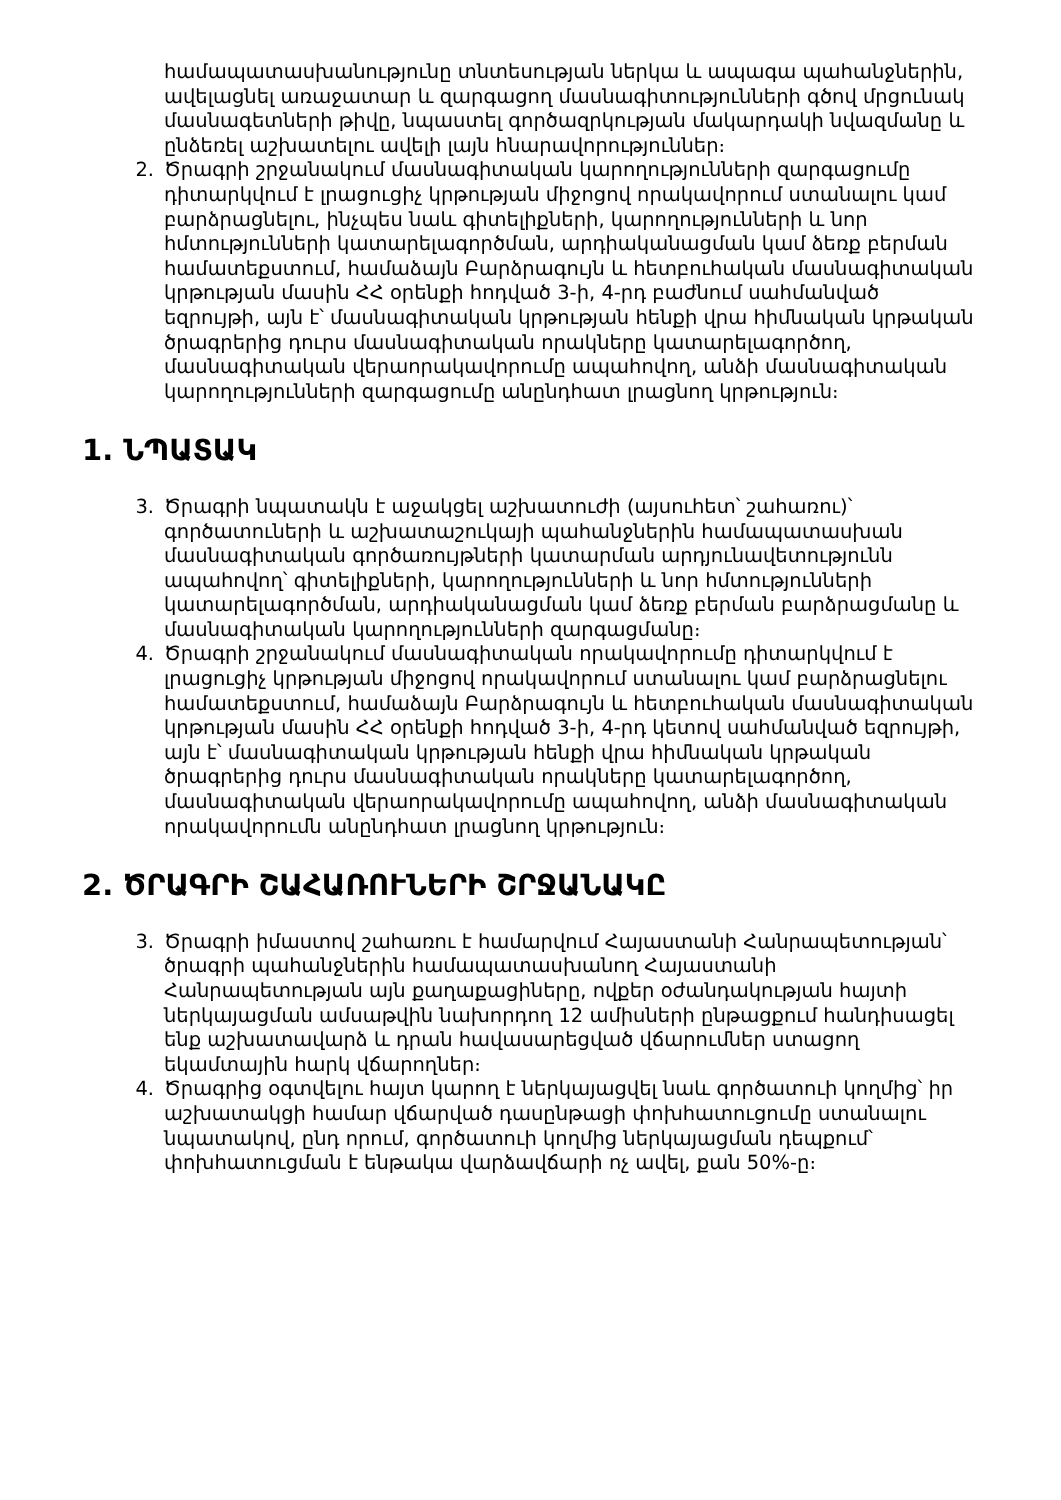համապատասխանությունը տնտեսության ներկա և ապագա պահանջներին, ավելացնել առաջատար և զարգացող մասնագիտությունների գծով մրցունակ մասնագետների թիվը, նպաստել գործազրկության մակարդակի նվազմանը և ընձեռել աշխատելու ավելի լայն հնարավորություններ։
2. Ծրագրի շրջանակում մասնագիտական կարողությունների զարգացումը դիտարկվում է լրացուցիչ կրթության միջոցով որակավորում ստանալու կամ բարձրացնելու, ինչպես նաև գիտելիքների, կարողությունների և նոր հմտությունների կատարելագործման, արդիականացման կամ ձեռք բերման համատեքստում, համաձայն Բարձրագույն և հետբուհական մասնագիտական կրթության մասին ՀՀ օրենքի հոդված 3-ի, 4-րդ բաժնում սահմանված եզրույթի, այն է՝ մասնագիտական կրթության հենքի վրա հիմնական կրթական ծրագրերից դուրս մասնագիտական որակները կատարելագործող, մասնագիտական վերաորակավորումը ապահովող, անձի մասնագիտական կարողությունների զարգացումը անընդհատ լրացնող կրթություն։
1. ՆՊԱՏԱԿ
3. Ծրագրի նպատակն է աջակցել աշխատուժի (այսուհետ՝ շահառու)՝ գործատուների և աշխատաշուկայի պահանջներին համապատասխան մասնագիտական գործառույթների կատարման արդյունավետությունն ապահովող՝ գիտելիքների, կարողությունների և նոր հմտությունների կատարելագործման, արդիականացման կամ ձեռք բերման բարձրացմանը և մասնագիտական կարողությունների զարգացմանը։
4. Ծրագրի շրջանակում մասնագիտական որակավորումը դիտարկվում է լրացուցիչ կրթության միջոցով որակավորում ստանալու կամ բարձրացնելու համատեքստում, համաձայն Բարձրագույն և հետբուհական մասնագիտական կրթության մասին ՀՀ օրենքի հոդված 3-ի, 4-րդ կետով սահմանված եզրույթի, այն է՝ մասնագիտական կրթության հենքի վրա հիմնական կրթական ծրագրերից դուրս մասնագիտական որակները կատարելագործող, մասնագիտական վերաորակավորումը ապահովող, անձի մասնագիտական որակավորումն անընդհատ լրացնող կրթություն։
2. ԾՐԱԳՐԻ ՇԱՀԱՌՈՒՆԵՐԻ ՇՐՋԱՆԱԿԸ
3. Ծրագրի իմաստով շահառու է համարվում Հայաստանի Հանրապետության՝ ծրագրի պահանջներին համապատասխանող Հայաստանի Հանրապետության այն քաղաքացիները, ովքեր օժանդակության հայտի ներկայացման ամսաթվին նախորդող 12 ամիսների ընթացքում հանդիսացել ենք աշխատավարձ և դրան հավասարեցված վճարումներ ստացող եկամտային հարկ վճարողներ։
4. Ծրագրից օգտվելու հայտ կարող է ներկայացվել նաև գործատուի կողմից՝ իր աշխատակցի համար վճարված դասընթացի փոխհատուցումը ստանալու նպատակով, ընդ որում, գործատուի կողմից ներկայացման դեպքում՝ փոխհատուցման է ենթակա վարձավճարի ոչ ավել, քան 50%-ը։